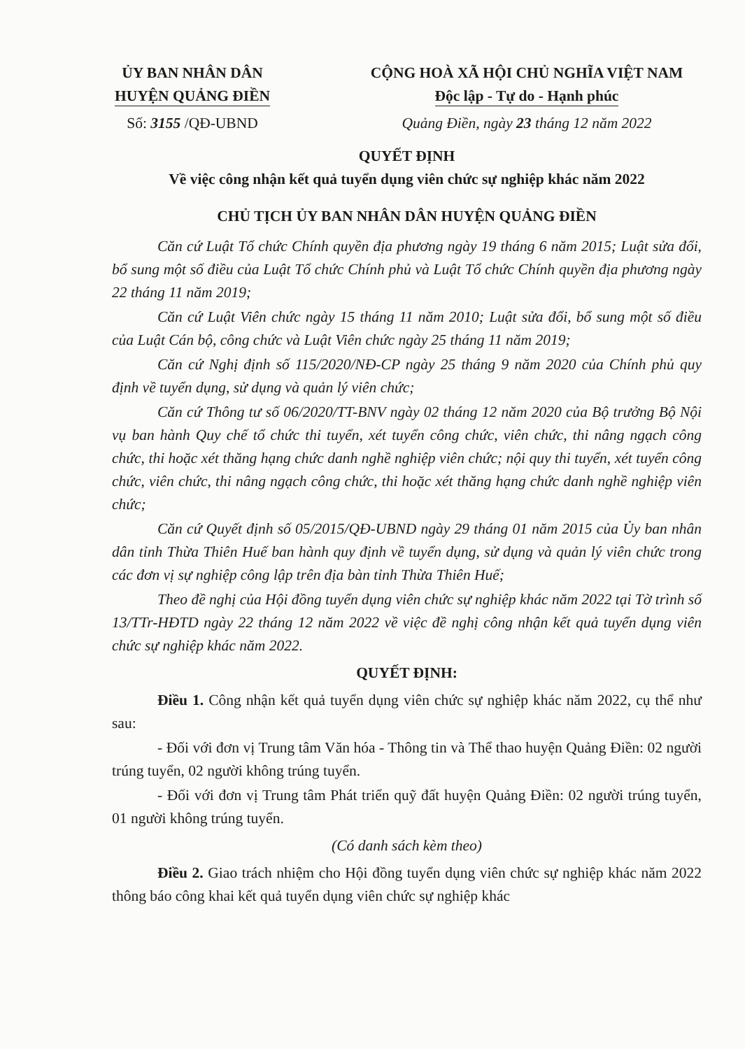ỦY BAN NHÂN DÂN
HUYỆN QUẢNG ĐIỀN
Số: 3155 /QĐ-UBND
CỘNG HOÀ XÃ HỘI CHỦ NGHĨA VIỆT NAM
Độc lập - Tự do - Hạnh phúc
Quảng Điền, ngày 23 tháng 12 năm 2022
QUYẾT ĐỊNH
Về việc công nhận kết quả tuyển dụng viên chức sự nghiệp khác năm 2022
CHỦ TỊCH ỦY BAN NHÂN DÂN HUYỆN QUẢNG ĐIỀN
Căn cứ Luật Tổ chức Chính quyền địa phương ngày 19 tháng 6 năm 2015; Luật sửa đổi, bổ sung một số điều của Luật Tổ chức Chính phủ và Luật Tổ chức Chính quyền địa phương ngày 22 tháng 11 năm 2019;
Căn cứ Luật Viên chức ngày 15 tháng 11 năm 2010; Luật sửa đổi, bổ sung một số điều của Luật Cán bộ, công chức và Luật Viên chức ngày 25 tháng 11 năm 2019;
Căn cứ Nghị định số 115/2020/NĐ-CP ngày 25 tháng 9 năm 2020 của Chính phủ quy định về tuyển dụng, sử dụng và quản lý viên chức;
Căn cứ Thông tư số 06/2020/TT-BNV ngày 02 tháng 12 năm 2020 của Bộ trưởng Bộ Nội vụ ban hành Quy chế tổ chức thi tuyển, xét tuyển công chức, viên chức, thi nâng ngạch công chức, thi hoặc xét thăng hạng chức danh nghề nghiệp viên chức; nội quy thi tuyển, xét tuyển công chức, viên chức, thi nâng ngạch công chức, thi hoặc xét thăng hạng chức danh nghề nghiệp viên chức;
Căn cứ Quyết định số 05/2015/QĐ-UBND ngày 29 tháng 01 năm 2015 của Ủy ban nhân dân tỉnh Thừa Thiên Huế ban hành quy định về tuyển dụng, sử dụng và quản lý viên chức trong các đơn vị sự nghiệp công lập trên địa bàn tỉnh Thừa Thiên Huế;
Theo đề nghị của Hội đồng tuyển dụng viên chức sự nghiệp khác năm 2022 tại Tờ trình số 13/TTr-HĐTD ngày 22 tháng 12 năm 2022 về việc đề nghị công nhận kết quả tuyển dụng viên chức sự nghiệp khác năm 2022.
QUYẾT ĐỊNH:
Điều 1. Công nhận kết quả tuyển dụng viên chức sự nghiệp khác năm 2022, cụ thể như sau:
- Đối với đơn vị Trung tâm Văn hóa - Thông tin và Thể thao huyện Quảng Điền: 02 người trúng tuyển, 02 người không trúng tuyển.
- Đối với đơn vị Trung tâm Phát triển quỹ đất huyện Quảng Điền: 02 người trúng tuyển, 01 người không trúng tuyển.
(Có danh sách kèm theo)
Điều 2. Giao trách nhiệm cho Hội đồng tuyển dụng viên chức sự nghiệp khác năm 2022 thông báo công khai kết quả tuyển dụng viên chức sự nghiệp khác